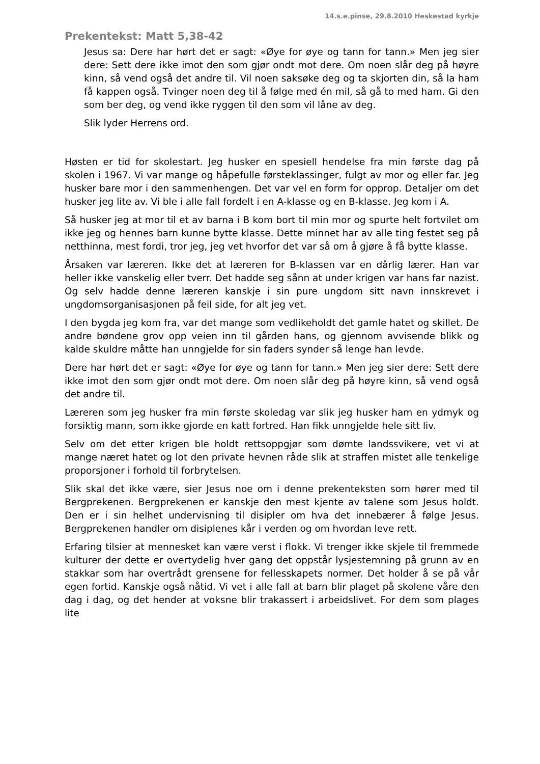14.s.e.pinse, 29.8.2010 Heskestad kyrkje
Prekentekst: Matt 5,38-42
Jesus sa: Dere har hørt det er sagt: «Øye for øye og tann for tann.» Men jeg sier dere: Sett dere ikke imot den som gjør ondt mot dere. Om noen slår deg på høyre kinn, så vend også det andre til. Vil noen saksøke deg og ta skjorten din, så la ham få kappen også. Tvinger noen deg til å følge med én mil, så gå to med ham. Gi den som ber deg, og vend ikke ryggen til den som vil låne av deg.
Slik lyder Herrens ord.
Høsten er tid for skolestart. Jeg husker en spesiell hendelse fra min første dag på skolen i 1967. Vi var mange og håpefulle førsteklassinger, fulgt av mor og eller far. Jeg husker bare mor i den sammenhengen. Det var vel en form for opprop. Detaljer om det husker jeg lite av. Vi ble i alle fall fordelt i en A-klasse og en B-klasse. Jeg kom i A.
Så husker jeg at mor til et av barna i B kom bort til min mor og spurte helt fortvilet om ikke jeg og hennes barn kunne bytte klasse. Dette minnet har av alle ting festet seg på netthinna, mest fordi, tror jeg, jeg vet hvorfor det var så om å gjøre å få bytte klasse.
Årsaken var læreren. Ikke det at læreren for B-klassen var en dårlig lærer. Han var heller ikke vanskelig eller tverr. Det hadde seg sånn at under krigen var hans far nazist. Og selv hadde denne læreren kanskje i sin pure ungdom sitt navn innskrevet i ungdomsorganisasjonen på feil side, for alt jeg vet.
I den bygda jeg kom fra, var det mange som vedlikeholdt det gamle hatet og skillet. De andre bøndene grov opp veien inn til gården hans, og gjennom avvisende blikk og kalde skuldre måtte han unngjelde for sin faders synder så lenge han levde.
Dere har hørt det er sagt: «Øye for øye og tann for tann.» Men jeg sier dere: Sett dere ikke imot den som gjør ondt mot dere. Om noen slår deg på høyre kinn, så vend også det andre til.
Læreren som jeg husker fra min første skoledag var slik jeg husker ham en ydmyk og forsiktig mann, som ikke gjorde en katt fortred. Han fikk unngjelde hele sitt liv.
Selv om det etter krigen ble holdt rettsoppgjør som dømte landssvikere, vet vi at mange næret hatet og lot den private hevnen råde slik at straffen mistet alle tenkelige proporsjoner i forhold til forbrytelsen.
Slik skal det ikke være, sier Jesus noe om i denne prekenteksten som hører med til Bergprekenen. Bergprekenen er kanskje den mest kjente av talene som Jesus holdt. Den er i sin helhet undervisning til disipler om hva det innebærer å følge Jesus. Bergprekenen handler om disiplenes kår i verden og om hvordan leve rett.
Erfaring tilsier at mennesket kan være verst i flokk. Vi trenger ikke skjele til fremmede kulturer der dette er overtydelig hver gang det oppstår lysjestemning på grunn av en stakkar som har overtrådt grensene for fellesskapets normer. Det holder å se på vår egen fortid. Kanskje også nåtid. Vi vet i alle fall at barn blir plaget på skolene våre den dag i dag, og det hender at voksne blir trakassert i arbeidslivet. For dem som plages lite